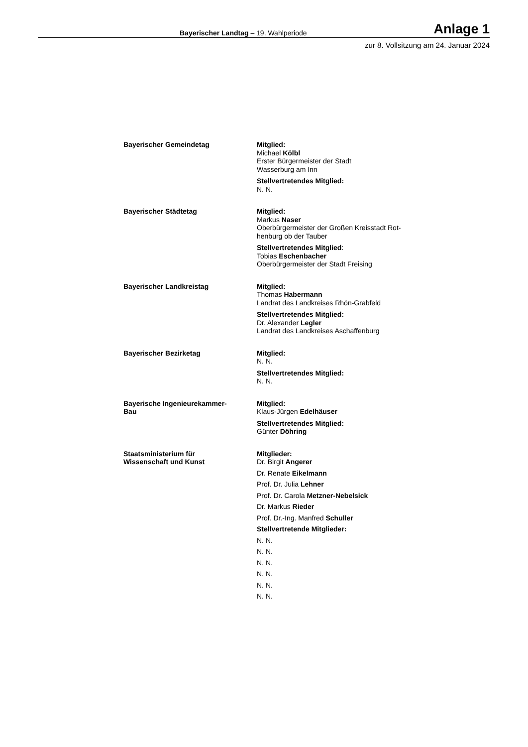Bayerischer Landtag – 19. Wahlperiode Anlage 1
zur 8. Vollsitzung am 24. Januar 2024
Bayerischer Gemeindetag Mitglied:
Michael Kölbl
Erster Bürgermeister der Stadt
Wasserburg am Inn
Stellvertretendes Mitglied:
N. N.
Bayerischer Städtetag Mitglied:
Markus Naser
Oberbürgermeister der Großen Kreisstadt Rot-
henburg ob der Tauber
Stellvertretendes Mitglied:
Tobias Eschenbacher
Oberbürgermeister der Stadt Freising
Bayerischer Landkreistag Mitglied:
Thomas Habermann
Landrat des Landkreises Rhön-Grabfeld
Stellvertretendes Mitglied:
Dr. Alexander Legler
Landrat des Landkreises Aschaffenburg
Bayerischer Bezirketag Mitglied:
N. N.
Stellvertretendes Mitglied:
N. N.
Bayerische Ingenieurekammer-
Bau
Mitglied:
Klaus-Jürgen Edelhäuser
Stellvertretendes Mitglied:
Günter Döhring
Staatsministerium für
Wissenschaft und Kunst
Mitglieder:
Dr. Birgit Angerer
Dr. Renate Eikelmann
Prof. Dr. Julia Lehner
Prof. Dr. Carola Metzner-Nebelsick
Dr. Markus Rieder
Prof. Dr.-Ing. Manfred Schuller
Stellvertretende Mitglieder:
N. N.
N. N.
N. N.
N. N.
N. N.
N. N.